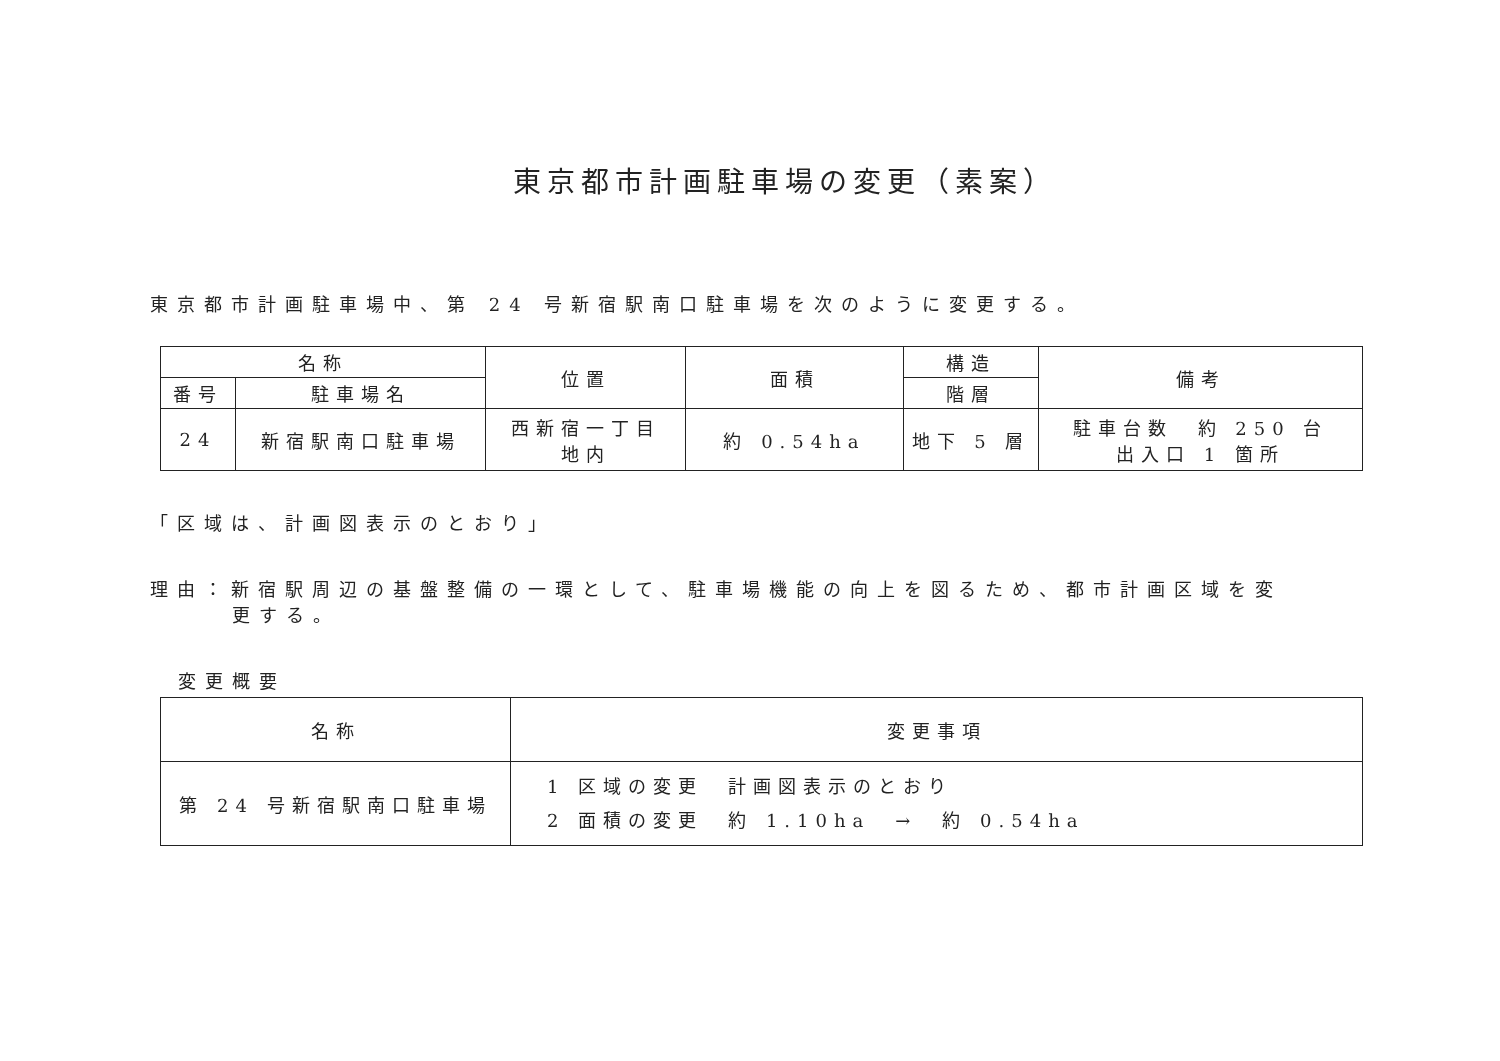東京都市計画駐車場の変更（素案）
東京都市計画駐車場中、第 24 号新宿駅南口駐車場を次のように変更する。
| 名称 | | 位置 | 面積 | 構造 | 備考 |
| --- | --- | --- | --- | --- | --- |
| 番号 | 駐車場名 | | | 階層 | |
| 24 | 新宿駅南口駐車場 | 西新宿一丁目 地内 | 約 0.54ha | 地下 5 層 | 駐車台数 約 250 台 出入口 1 箇所 |
「区域は、計画図表示のとおり」
理由：新宿駅周辺の基盤整備の一環として、駐車場機能の向上を図るため、都市計画区域を変
更する。
変更概要
| 名称 | 変更事項 |
| --- | --- |
| 第 24 号新宿駅南口駐車場 | 1 区域の変更 計画図表示のとおり 2 面積の変更 約 1.10ha → 約 0.54ha |